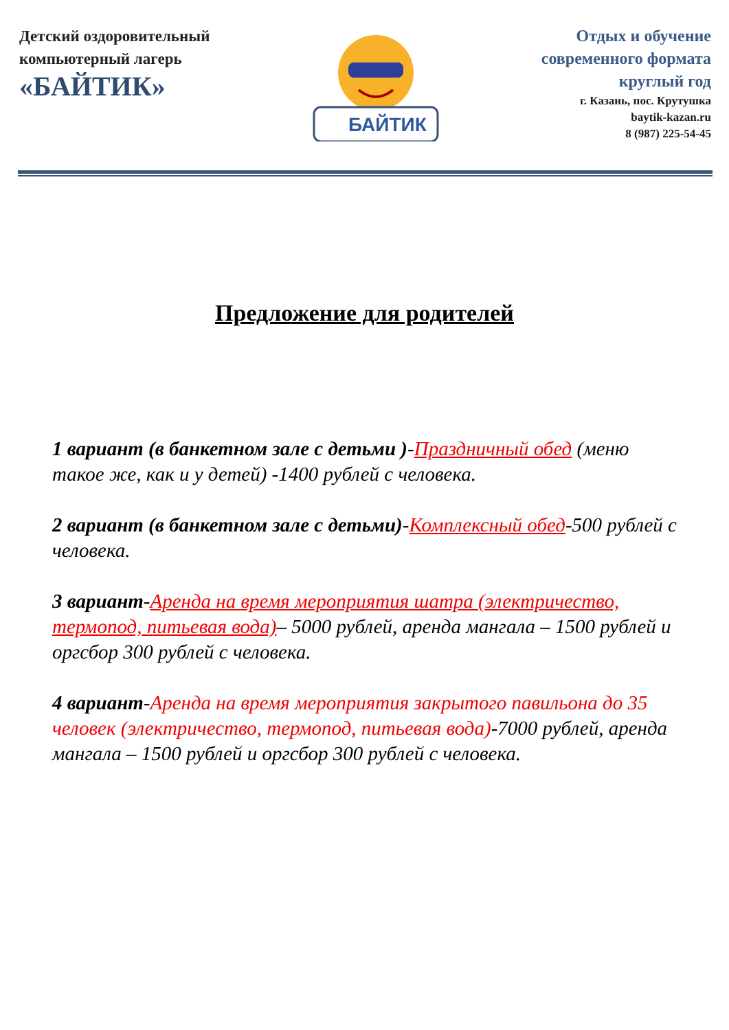Детский оздоровительный
компьютерный лагерь
«БАЙТИК»
БАЙТИК
Отдых и обучение
современного формата
круглый год
г. Казань, пос. Крутушка
baytik-kazan.ru
8 (987) 225-54-45
Предложение для родителей
1 вариант (в банкетном зале с детьми )-Праздничный обед (меню такое же, как и у детей) -1400 рублей с человека.
2 вариант (в банкетном зале с детьми)-Комплексный обед-500 рублей с человека.
3 вариант-Аренда на время мероприятия шатра (электричество, термопод, питьевая вода)– 5000 рублей, аренда мангала – 1500 рублей и оргсбор 300 рублей с человека.
4 вариант-Аренда на время мероприятия закрытого павильона до 35 человек (электричество, термопод, питьевая вода)-7000 рублей, аренда мангала – 1500 рублей и оргсбор 300 рублей с человека.